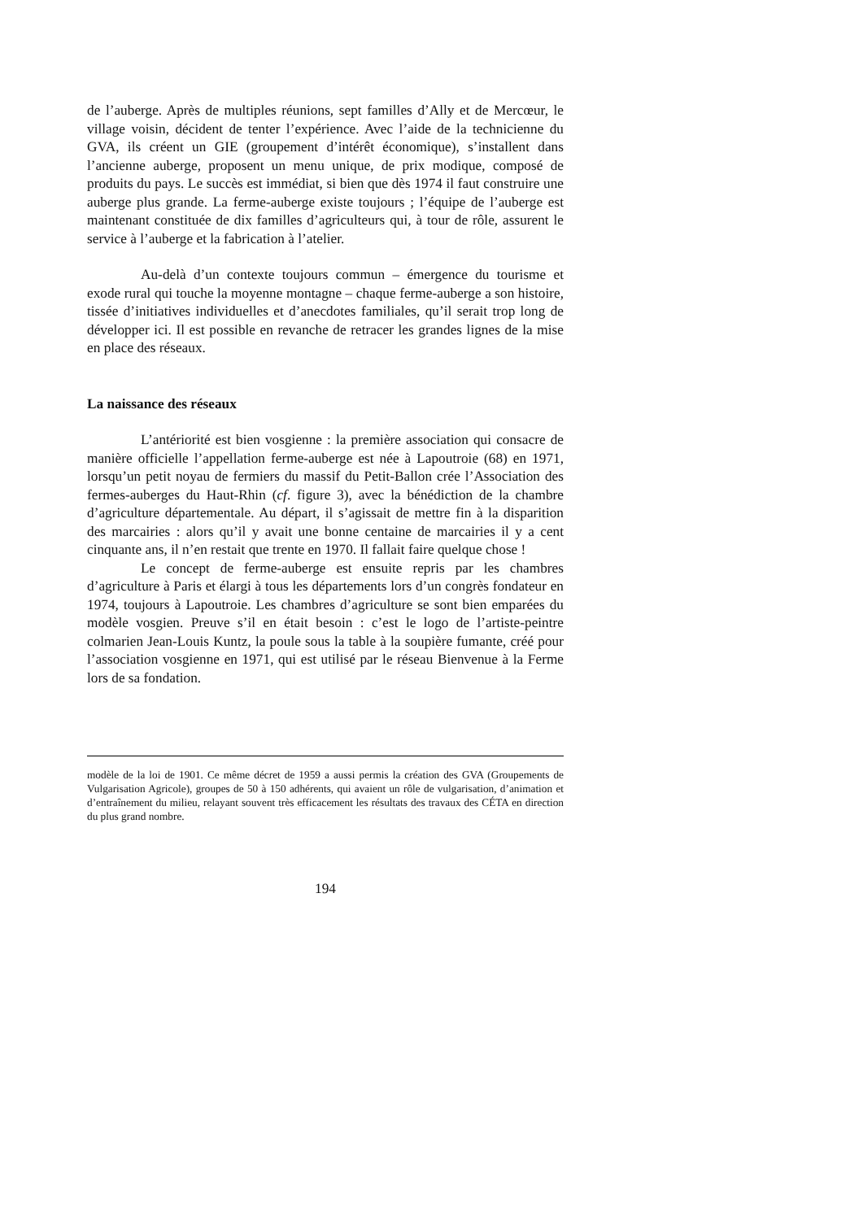de l’auberge. Après de multiples réunions, sept familles d’Ally et de Mercœur, le village voisin, décident de tenter l’expérience. Avec l’aide de la technicienne du GVA, ils créent un GIE (groupement d’intérêt économique), s’installent dans l’ancienne auberge, proposent un menu unique, de prix modique, composé de produits du pays. Le succès est immédiat, si bien que dès 1974 il faut construire une auberge plus grande. La ferme-auberge existe toujours ; l’équipe de l’auberge est maintenant constituée de dix familles d’agriculteurs qui, à tour de rôle, assurent le service à l’auberge et la fabrication à l’atelier.
Au-delà d’un contexte toujours commun – émergence du tourisme et exode rural qui touche la moyenne montagne – chaque ferme-auberge a son histoire, tissée d’initiatives individuelles et d’anecdotes familiales, qu’il serait trop long de développer ici. Il est possible en revanche de retracer les grandes lignes de la mise en place des réseaux.
La naissance des réseaux
L’antériorité est bien vosgienne : la première association qui consacre de manière officielle l’appellation ferme-auberge est née à Lapoutroie (68) en 1971, lorsqu’un petit noyau de fermiers du massif du Petit-Ballon crée l’Association des fermes-auberges du Haut-Rhin (cf. figure 3), avec la bénédiction de la chambre d’agriculture départementale. Au départ, il s’agissait de mettre fin à la disparition des marcairies : alors qu’il y avait une bonne centaine de marcairies il y a cent cinquante ans, il n’en restait que trente en 1970. Il fallait faire quelque chose !
Le concept de ferme-auberge est ensuite repris par les chambres d’agriculture à Paris et élargi à tous les départements lors d’un congrès fondateur en 1974, toujours à Lapoutroie. Les chambres d’agriculture se sont bien emparées du modèle vosgien. Preuve s’il en était besoin : c’est le logo de l’artiste-peintre colmarien Jean-Louis Kuntz, la poule sous la table à la soupière fumante, créé pour l’association vosgienne en 1971, qui est utilisé par le réseau Bienvenue à la Ferme lors de sa fondation.
modèle de la loi de 1901. Ce même décret de 1959 a aussi permis la création des GVA (Groupements de Vulgarisation Agricole), groupes de 50 à 150 adhérents, qui avaient un rôle de vulgarisation, d’animation et d’entraînement du milieu, relayant souvent très efficacement les résultats des travaux des CÉTA en direction du plus grand nombre.
194